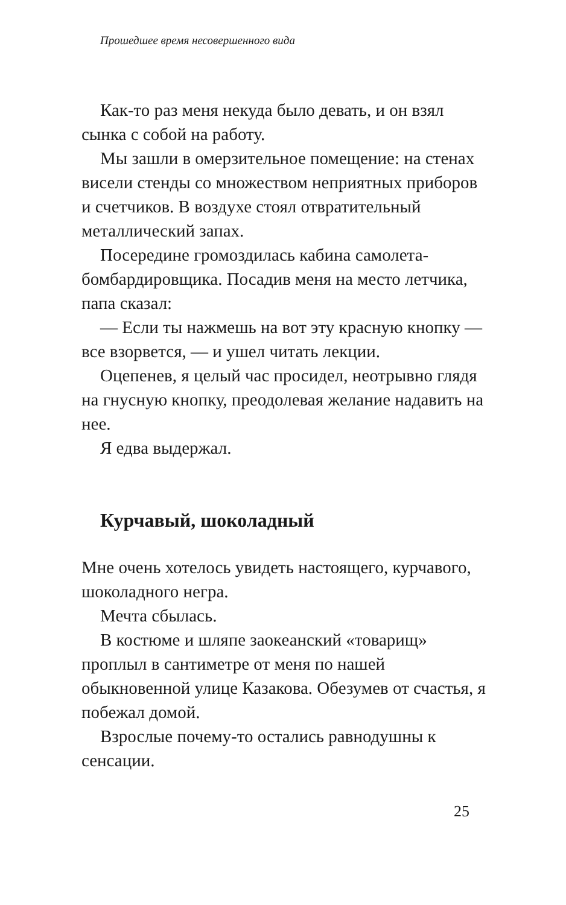Прошедшее время несовершенного вида
Как-то раз меня некуда было девать, и он взял сынка с собой на работу.
Мы зашли в омерзительное помещение: на стенах висели стенды со множеством неприятных приборов и счетчиков. В воздухе стоял отвратительный металлический запах.
Посередине громоздилась кабина самолета-бомбардировщика. Посадив меня на место летчика, папа сказал:
— Если ты нажмешь на вот эту красную кнопку — все взорвется, — и ушел читать лекции.
Оцепенев, я целый час просидел, неотрывно глядя на гнусную кнопку, преодолевая желание надавить на нее.
Я едва выдержал.
Курчавый, шоколадный
Мне очень хотелось увидеть настоящего, курчавого, шоколадного негра.
Мечта сбылась.
В костюме и шляпе заокеанский «товарищ» проплыл в сантиметре от меня по нашей обыкновенной улице Казакова. Обезумев от счастья, я побежал домой.
Взрослые почему-то остались равнодушны к сенсации.
25